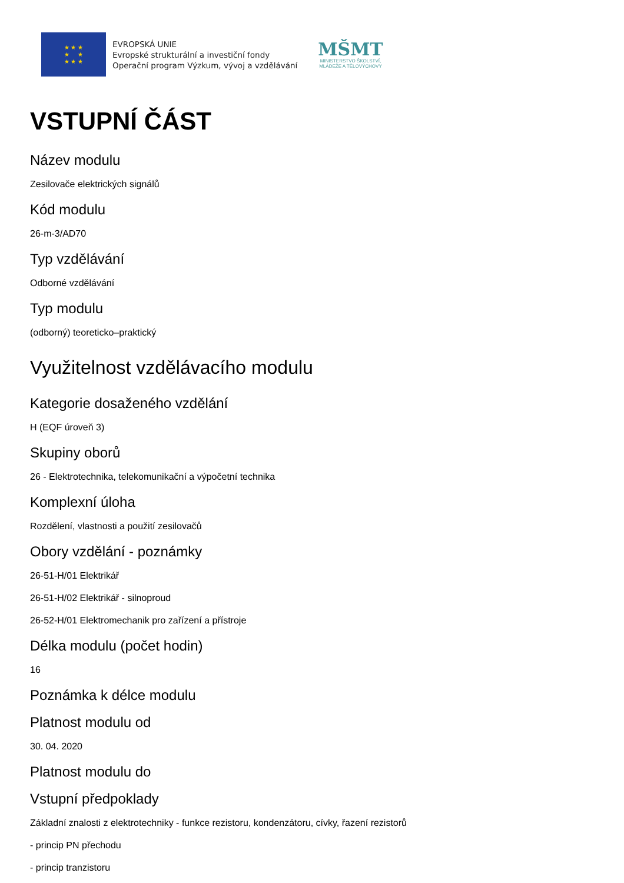★ ★ ★
★ ★
★ ★ ★
EVROPSKÁ UNIE
Evropské strukturální a investiční fondy
Operační program Výzkum, vývoj a vzdělávání
MŠMT
MINISTERSTVO ŠKOLSTVÍ,
MLÁDEŽE A TĚLOVÝCHOVY
VSTUPNÍ ČÁST
Název modulu
Zesilovače elektrických signálů
Kód modulu
26-m-3/AD70
Typ vzdělávání
Odborné vzdělávání
Typ modulu
(odborný) teoreticko–praktický
Využitelnost vzdělávacího modulu
Kategorie dosaženého vzdělání
H (EQF úroveň 3)
Skupiny oborů
26 - Elektrotechnika, telekomunikační a výpočetní technika
Komplexní úloha
Rozdělení, vlastnosti a použití zesilovačů
Obory vzdělání - poznámky
26-51-H/01 Elektrikář
26-51-H/02 Elektrikář - silnoproud
26-52-H/01 Elektromechanik pro zařízení a přístroje
Délka modulu (počet hodin)
16
Poznámka k délce modulu
Platnost modulu od
30. 04. 2020
Platnost modulu do
Vstupní předpoklady
Základní znalosti z elektrotechniky - funkce rezistoru, kondenzátoru, cívky, řazení rezistorů
- princip PN přechodu
- princip tranzistoru